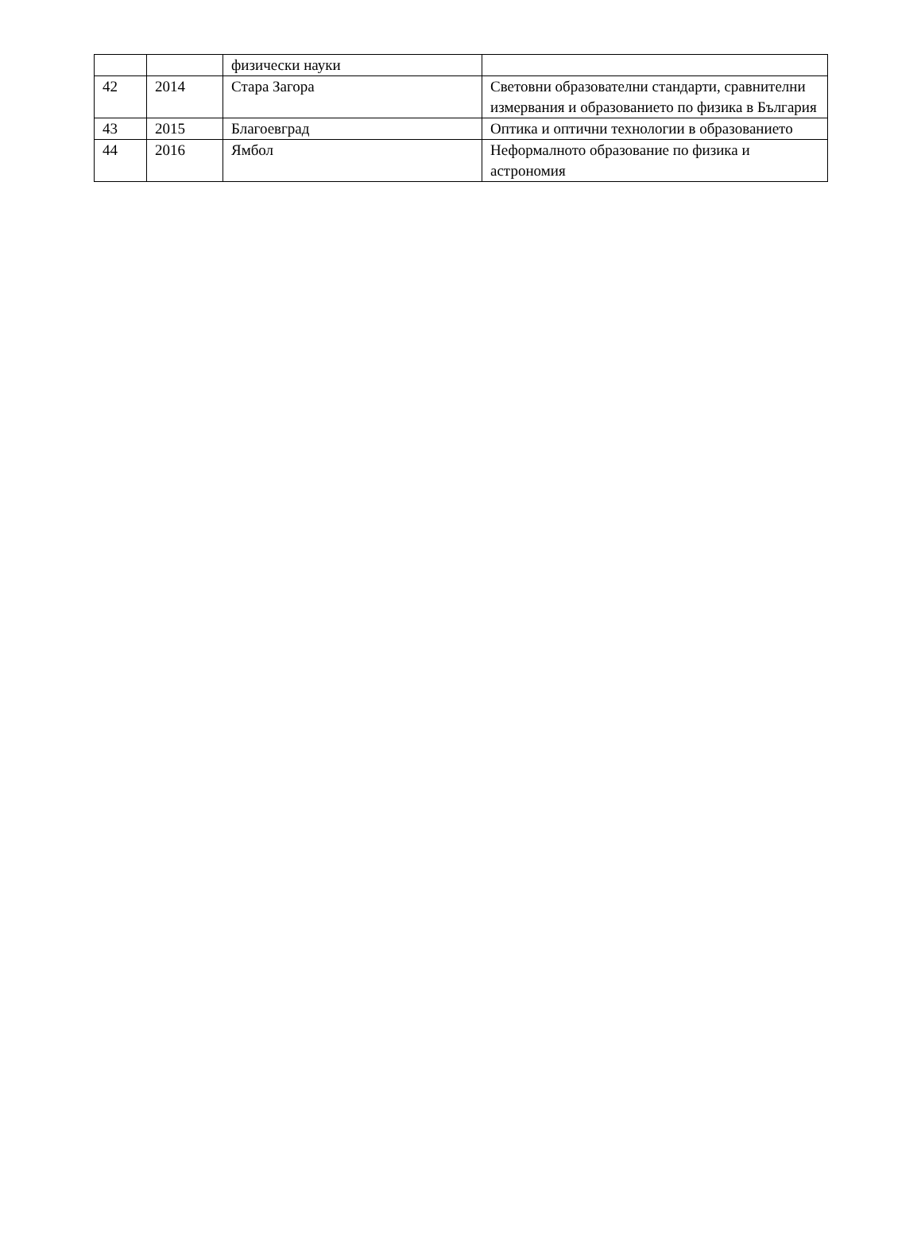| | | физически науки | |
| 42 | 2014 | Стара Загора | Световни образователни стандарти, сравнителни измервания и образованието по физика в България |
| 43 | 2015 | Благоевград | Оптика и оптични технологии в образованието |
| 44 | 2016 | Ямбол | Неформалното образование по физика и астрономия |